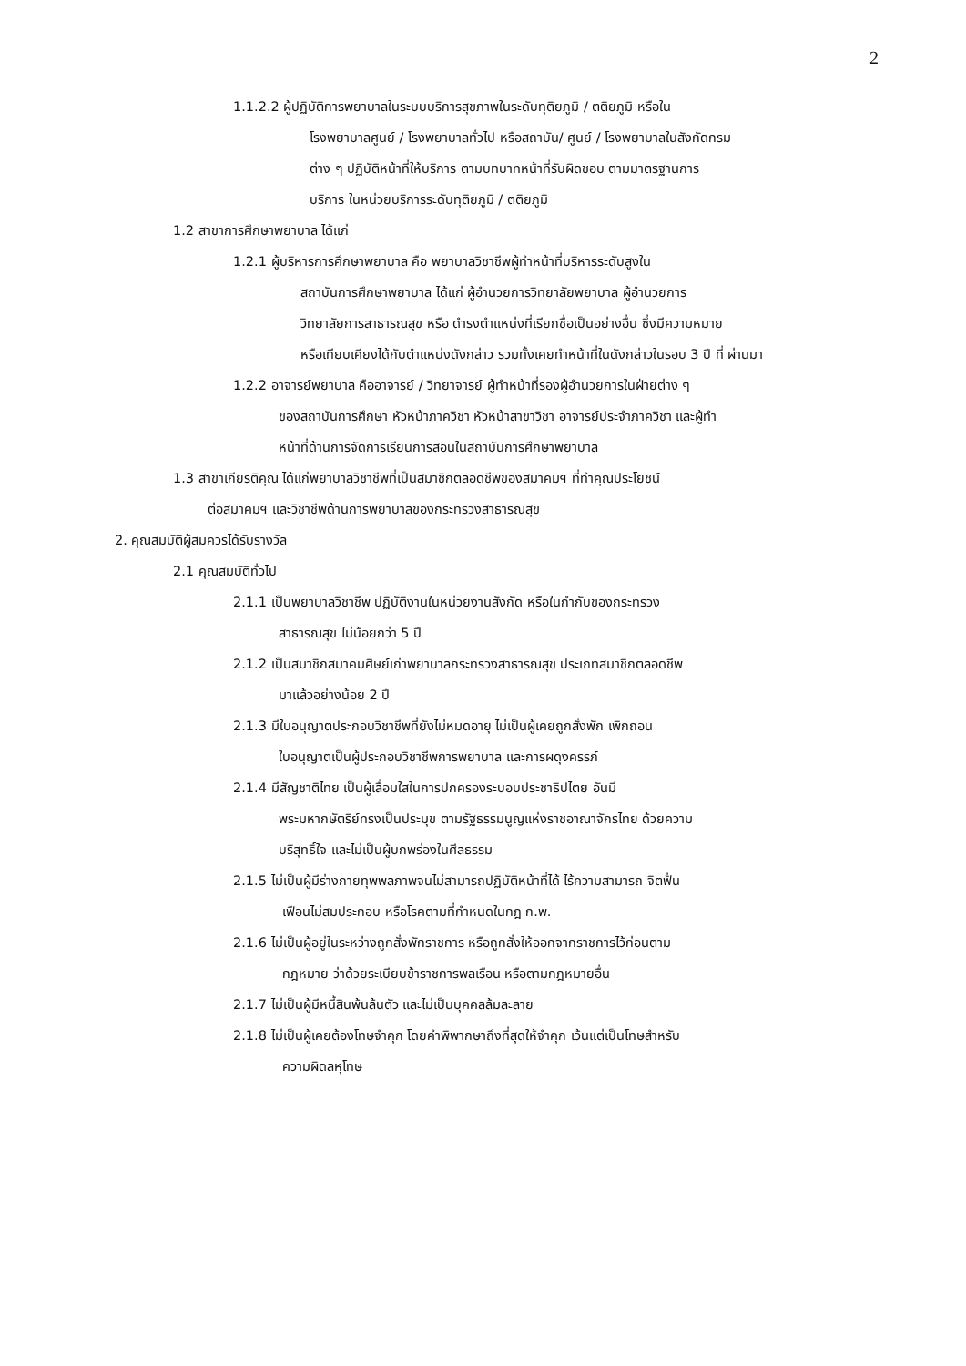2
1.1.2.2 ผู้ปฏิบัติการพยาบาลในระบบบริการสุขภาพในระดับทุติยภูมิ / ตติยภูมิ หรือใน
โรงพยาบาลศูนย์ / โรงพยาบาลทั่วไป หรือสถาบัน/ ศูนย์ / โรงพยาบาลในสังกัดกรม
ต่าง ๆ ปฏิบัติหน้าที่ให้บริการ ตามบทบาทหน้าที่รับผิดชอบ ตามมาตรฐานการ
บริการ ในหน่วยบริการระดับทุติยภูมิ / ตติยภูมิ
1.2 สาขาการศึกษาพยาบาล ได้แก่
1.2.1 ผู้บริหารการศึกษาพยาบาล คือ พยาบาลวิชาชีพผู้ทำหน้าที่บริหารระดับสูงใน
สถาบันการศึกษาพยาบาล ได้แก่ ผู้อำนวยการวิทยาลัยพยาบาล ผู้อำนวยการ
วิทยาลัยการสาธารณสุข หรือ ดำรงตำแหน่งที่เรียกชื่อเป็นอย่างอื่น ซึ่งมีความหมาย
หรือเทียบเคียงได้กับตำแหน่งดังกล่าว รวมทั้งเคยทำหน้าที่ในดังกล่าวในรอบ 3 ปี ที่ ผ่านมา
1.2.2 อาจารย์พยาบาล คืออาจารย์ / วิทยาจารย์ ผู้ทำหน้าที่รองผู้อำนวยการในฝ่ายต่าง ๆ
ของสถาบันการศึกษา หัวหน้าภาควิชา หัวหน้าสาขาวิชา อาจารย์ประจำภาควิชา และผู้ทำ
หน้าที่ด้านการจัดการเรียนการสอนในสถาบันการศึกษาพยาบาล
1.3 สาขาเกียรติคุณ ได้แก่พยาบาลวิชาชีพที่เป็นสมาชิกตลอดชีพของสมาคมฯ ที่ทำคุณประโยชน์
ต่อสมาคมฯ และวิชาชีพด้านการพยาบาลของกระทรวงสาธารณสุข
2. คุณสมบัติผู้สมควรได้รับรางวัล
2.1 คุณสมบัติทั่วไป
2.1.1 เป็นพยาบาลวิชาชีพ ปฏิบัติงานในหน่วยงานสังกัด หรือในกำกับของกระทรวง
สาธารณสุข ไม่น้อยกว่า 5 ปี
2.1.2 เป็นสมาชิกสมาคมศิษย์เก่าพยาบาลกระทรวงสาธารณสุข ประเภทสมาชิกตลอดชีพ
มาแล้วอย่างน้อย 2 ปี
2.1.3 มีใบอนุญาตประกอบวิชาชีพที่ยังไม่หมดอายุ ไม่เป็นผู้เคยถูกสั่งพัก เพิกถอน
ใบอนุญาตเป็นผู้ประกอบวิชาชีพการพยาบาล และการผดุงครรภ์
2.1.4 มีสัญชาติไทย เป็นผู้เลื่อมใสในการปกครองระบอบประชาธิปไตย อันมี
พระมหากษัตริย์ทรงเป็นประมุข ตามรัฐธรรมนูญแห่งราชอาณาจักรไทย ด้วยความ
บริสุทธิ์ใจ และไม่เป็นผู้บกพร่องในศีลธรรม
2.1.5 ไม่เป็นผู้มีร่างกายทุพพลภาพจนไม่สามารถปฏิบัติหน้าที่ได้ ไร้ความสามารถ จิตฟั่น
เฟือนไม่สมประกอบ หรือโรคตามที่กำหนดในกฎ ก.พ.
2.1.6 ไม่เป็นผู้อยู่ในระหว่างถูกสั่งพักราชการ หรือถูกสั่งให้ออกจากราชการไว้ก่อนตาม
กฎหมาย ว่าด้วยระเบียบข้าราชการพลเรือน หรือตามกฎหมายอื่น
2.1.7 ไม่เป็นผู้มีหนี้สินพ้นล้นตัว และไม่เป็นบุคคลล้มละลาย
2.1.8 ไม่เป็นผู้เคยต้องโทษจำคุก โดยคำพิพากษาถึงที่สุดให้จำคุก เว้นแต่เป็นโทษสำหรับ
ความผิดลหุโทษ